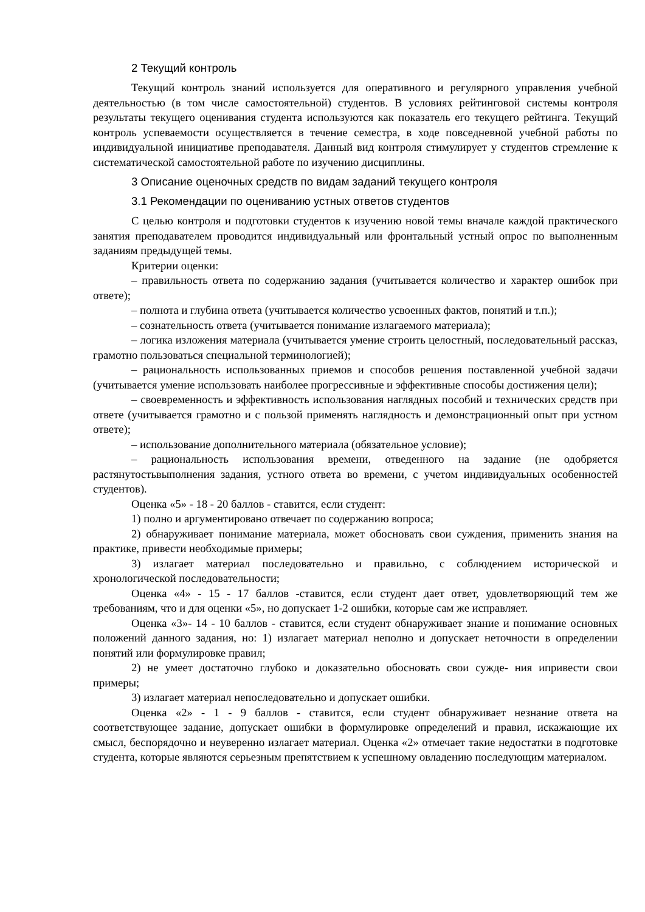2 Текущий контроль
Текущий контроль знаний используется для оперативного и регулярного управления учебной деятельностью (в том числе самостоятельной) студентов. В условиях рейтинговой системы контроля результаты текущего оценивания студента используются как показатель его текущего рейтинга. Текущий контроль успеваемости осуществляется в течение семестра, в ходе повседневной учебной работы по индивидуальной инициативе преподавателя. Данный вид контроля стимулирует у студентов стремление к систематической самостоятельной работе по изучению дисциплины.
3 Описание оценочных средств по видам заданий текущего контроля
3.1 Рекомендации по оцениванию устных ответов студентов
С целью контроля и подготовки студентов к изучению новой темы вначале каждой практического занятия преподавателем проводится индивидуальный или фронтальный устный опрос по выполненным заданиям предыдущей темы.
Критерии оценки:
– правильность ответа по содержанию задания (учитывается количество и характер ошибок при ответе);
– полнота и глубина ответа (учитывается количество усвоенных фактов, понятий и т.п.);
– сознательность ответа (учитывается понимание излагаемого материала);
– логика изложения материала (учитывается умение строить целостный, последовательный рассказ, грамотно пользоваться специальной терминологией);
– рациональность использованных приемов и способов решения поставленной учебной задачи (учитывается умение использовать наиболее прогрессивные и эффективные способы достижения цели);
– своевременность и эффективность использования наглядных пособий и технических средств при ответе (учитывается грамотно и с пользой применять наглядность и демонстрационный опыт при устном ответе);
– использование дополнительного материала (обязательное условие);
– рациональность использования времени, отведенного на задание (не одобряется растянутостьвыполнения задания, устного ответа во времени, с учетом индивидуальных особенностей студентов).
Оценка «5» - 18 - 20 баллов - ставится, если студент:
1) полно и аргументировано отвечает по содержанию вопроса;
2) обнаруживает понимание материала, может обосновать свои суждения, применить знания на практике, привести необходимые примеры;
3) излагает материал последовательно и правильно, с соблюдением исторической и хронологической последовательности;
Оценка «4» - 15 - 17 баллов -ставится, если студент дает ответ, удовлетворяющий тем же требованиям, что и для оценки «5», но допускает 1-2 ошибки, которые сам же исправляет.
Оценка «3»- 14 - 10 баллов - ставится, если студент обнаруживает знание и понимание основных положений данного задания, но: 1) излагает материал неполно и допускает неточности в определении понятий или формулировке правил;
2) не умеет достаточно глубоко и доказательно обосновать свои сужде- ния ипривести свои примеры;
3) излагает материал непоследовательно и допускает ошибки.
Оценка «2» - 1 - 9 баллов - ставится, если студент обнаруживает незнание ответа на соответствующее задание, допускает ошибки в формулировке определений и правил, искажающие их смысл, беспорядочно и неуверенно излагает материал. Оценка «2» отмечает такие недостатки в подготовке студента, которые являются серьезным препятствием к успешному овладению последующим материалом.